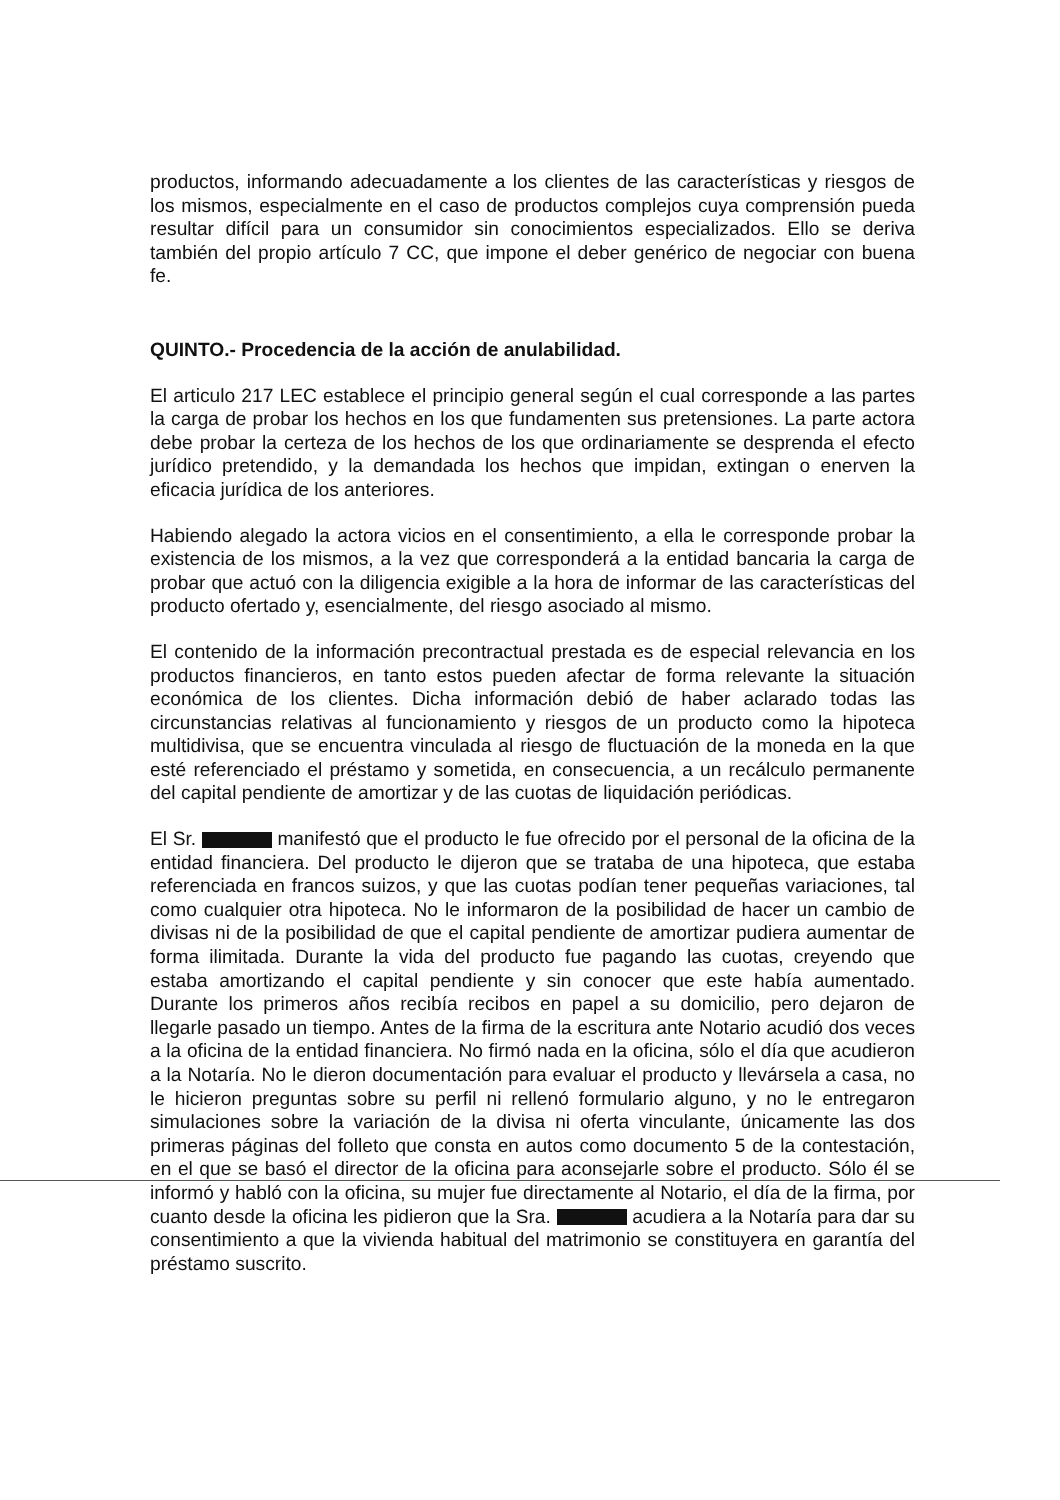productos, informando adecuadamente a los clientes de las características y riesgos de los mismos, especialmente en el caso de productos complejos cuya comprensión pueda resultar difícil para un consumidor sin conocimientos especializados. Ello se deriva también del propio artículo 7 CC, que impone el deber genérico de negociar con buena fe.
QUINTO.- Procedencia de la acción de anulabilidad.
El articulo 217 LEC establece el principio general según el cual corresponde a las partes la carga de probar los hechos en los que fundamenten sus pretensiones. La parte actora debe probar la certeza de los hechos de los que ordinariamente se desprenda el efecto jurídico pretendido, y la demandada los hechos que impidan, extingan o enerven la eficacia jurídica de los anteriores.
Habiendo alegado la actora vicios en el consentimiento, a ella le corresponde probar la existencia de los mismos, a la vez que corresponderá a la entidad bancaria la carga de probar que actuó con la diligencia exigible a la hora de informar de las características del producto ofertado y, esencialmente, del riesgo asociado al mismo.
El contenido de la información precontractual prestada es de especial relevancia en los productos financieros, en tanto estos pueden afectar de forma relevante la situación económica de los clientes. Dicha información debió de haber aclarado todas las circunstancias relativas al funcionamiento y riesgos de un producto como la hipoteca multidivisa, que se encuentra vinculada al riesgo de fluctuación de la moneda en la que esté referenciado el préstamo y sometida, en consecuencia, a un recálculo permanente del capital pendiente de amortizar y de las cuotas de liquidación periódicas.
El Sr. manifestó que el producto le fue ofrecido por el personal de la oficina de la entidad financiera. Del producto le dijeron que se trataba de una hipoteca, que estaba referenciada en francos suizos, y que las cuotas podían tener pequeñas variaciones, tal como cualquier otra hipoteca. No le informaron de la posibilidad de hacer un cambio de divisas ni de la posibilidad de que el capital pendiente de amortizar pudiera aumentar de forma ilimitada. Durante la vida del producto fue pagando las cuotas, creyendo que estaba amortizando el capital pendiente y sin conocer que este había aumentado. Durante los primeros años recibía recibos en papel a su domicilio, pero dejaron de llegarle pasado un tiempo. Antes de la firma de la escritura ante Notario acudió dos veces a la oficina de la entidad financiera. No firmó nada en la oficina, sólo el día que acudieron a la Notaría. No le dieron documentación para evaluar el producto y llevársela a casa, no le hicieron preguntas sobre su perfil ni rellenó formulario alguno, y no le entregaron simulaciones sobre la variación de la divisa ni oferta vinculante, únicamente las dos primeras páginas del folleto que consta en autos como documento 5 de la contestación, en el que se basó el director de la oficina para aconsejarle sobre el producto. Sólo él se informó y habló con la oficina, su mujer fue directamente al Notario, el día de la firma, por cuanto desde la oficina les pidieron que la Sra. acudiera a la Notaría para dar su consentimiento a que la vivienda habitual del matrimonio se constituyera en garantía del préstamo suscrito.